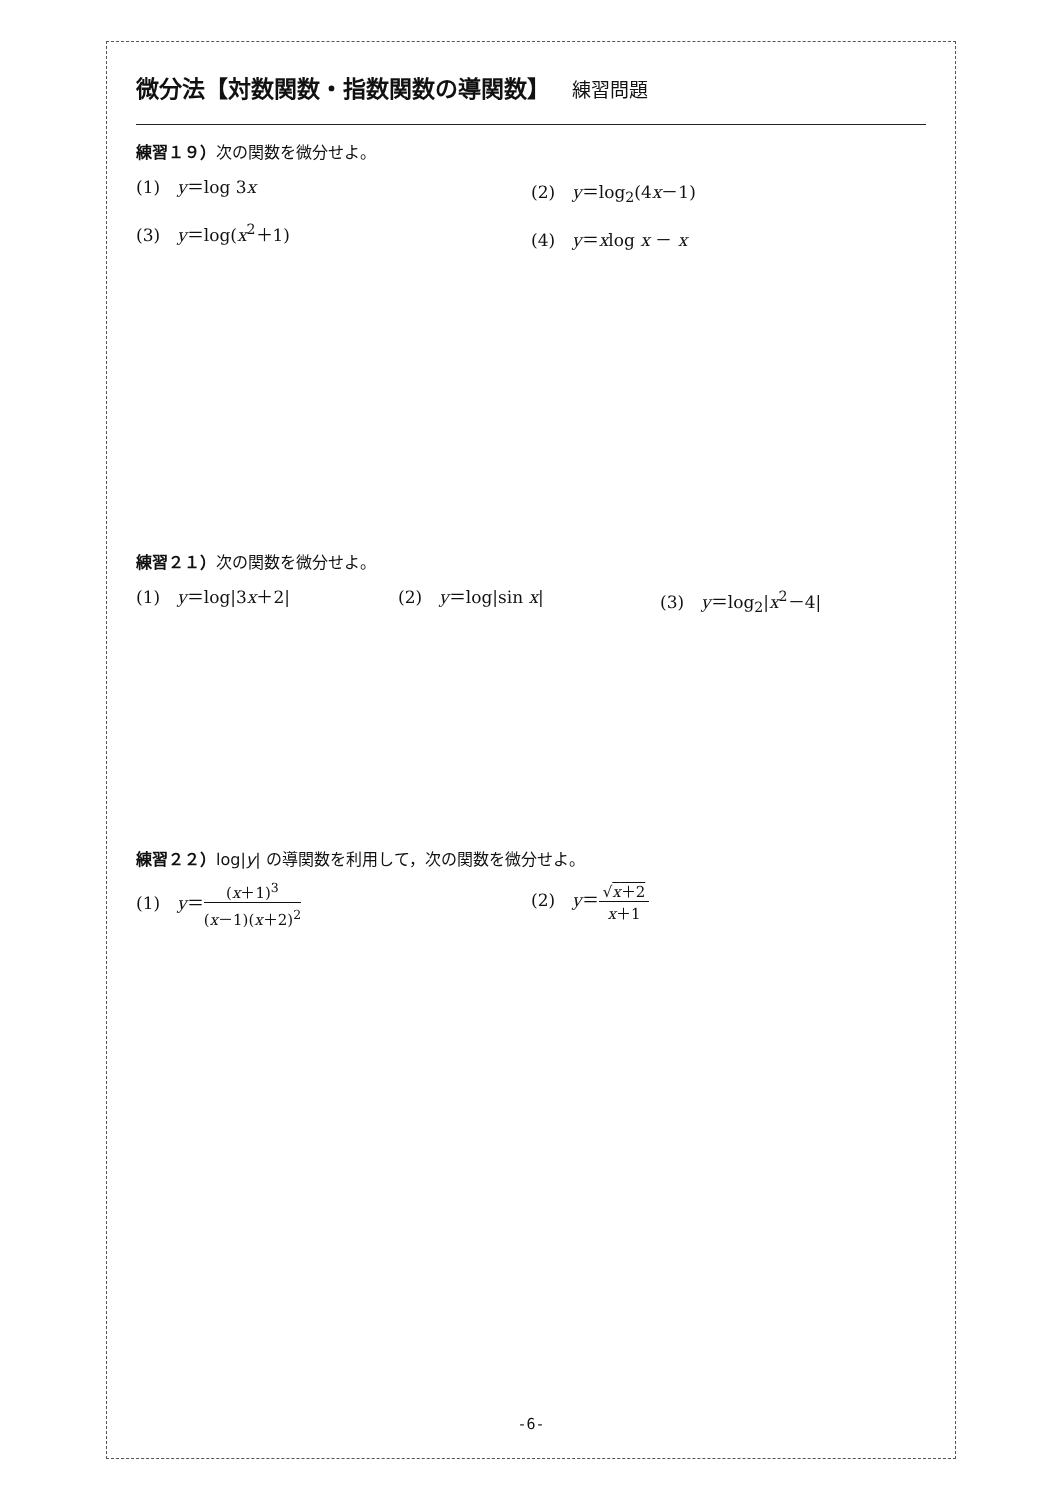微分法【対数関数・指数関数の導関数】 練習問題
練習１９）次の関数を微分せよ。
(1)　y＝log 3x (2)　y＝log<sub>2</sub>(4x－1)
(3)　y＝log(x<sup>2</sup>＋1) (4)　y＝xlog x － x
練習２１）次の関数を微分せよ。
(1)　y＝log|3x＋2| (2)　y＝log|sin x| (3)　y＝log<sub>2</sub>|x<sup>2</sup>－4|
練習２２）log|y| の導関数を利用して，次の関数を微分せよ。
(1)　y＝(x＋1)<sup>3</sup> (x－1)(x＋2)<sup>2</sup> (2)　y＝√x＋2 x＋1
-6-